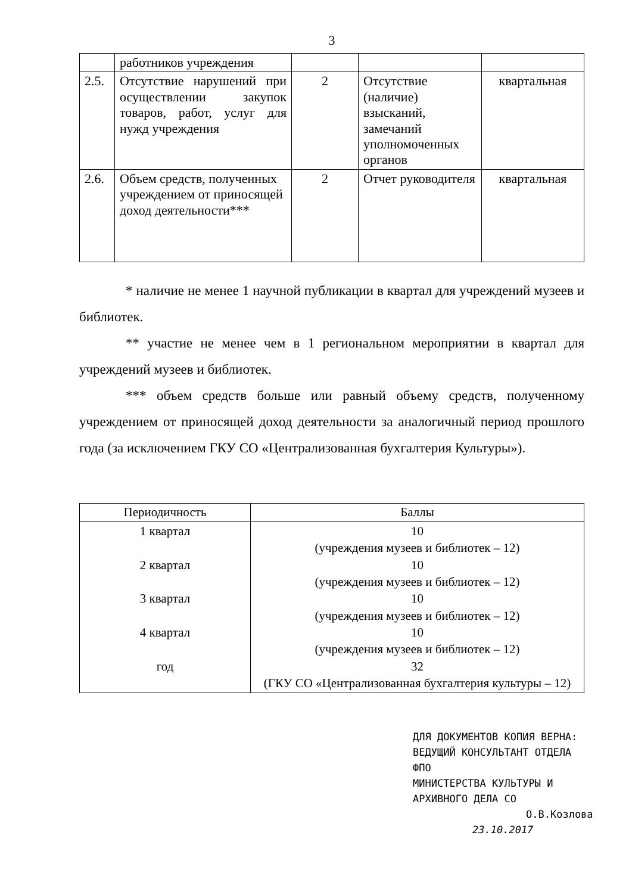3
| | работников учреждения | | | |
| 2.5. | Отсутствие нарушений при осуществлении закупок товаров, работ, услуг для нужд учреждения | 2 | Отсутствие (наличие) взысканий, замечаний уполномоченных органов | квартальная |
| 2.6. | Объем средств, полученных учреждением от приносящей доход деятельности*** | 2 | Отчет руководителя | квартальная |
* наличие не менее 1 научной публикации в квартал для учреждений музеев и библиотек.
** участие не менее чем в 1 региональном мероприятии в квартал для учреждений музеев и библиотек.
*** объем средств больше или равный объему средств, полученному учреждением от приносящей доход деятельности за аналогичный период прошлого года (за исключением ГКУ СО «Централизованная бухгалтерия Культуры»).
| Периодичность | Баллы |
| --- | --- |
| 1 квартал 2 квартал 3 квартал 4 квартал год | 10 (учреждения музеев и библиотек – 12) 10 (учреждения музеев и библиотек – 12) 10 (учреждения музеев и библиотек – 12) 10 (учреждения музеев и библиотек – 12) 32 (ГКУ СО «Централизованная бухгалтерия культуры – 12) |
ДЛЯ ДОКУМЕНТОВ КОПИЯ ВЕРНА:
ВЕДУЩИЙ КОНСУЛЬТАНТ ОТДЕЛА ФПО
МИНИСТЕРСТВА КУЛЬТУРЫ И
АРХИВНОГО ДЕЛА СО
О.В.Козлова
23.10.2017